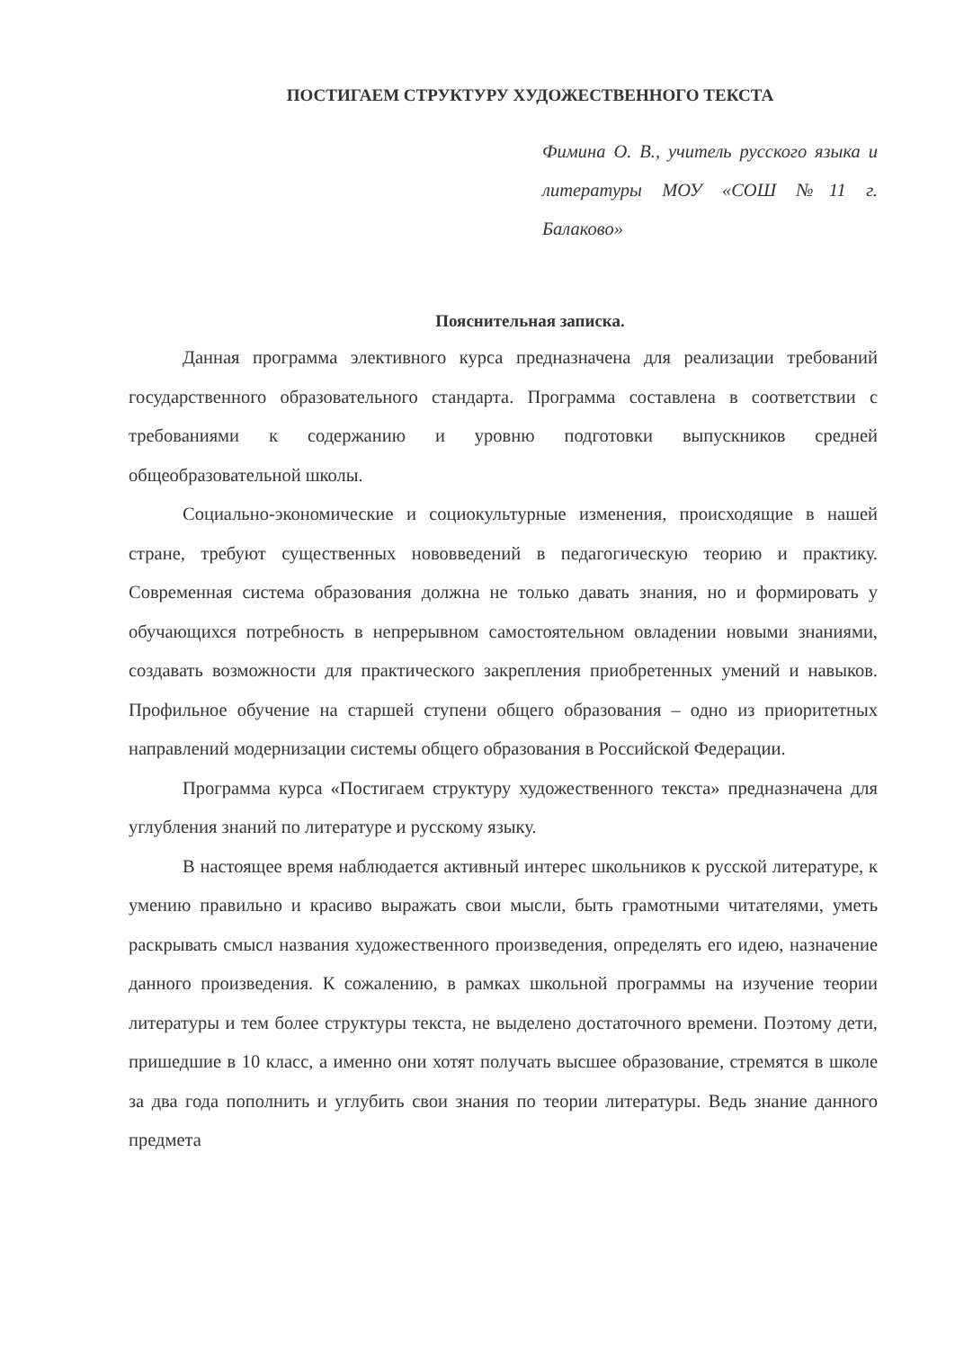ПОСТИГАЕМ СТРУКТУРУ ХУДОЖЕСТВЕННОГО ТЕКСТА
Фимина О. В., учитель русского языка и литературы МОУ «СОШ №11 г. Балаково»
Пояснительная записка.
Данная программа элективного курса предназначена для реализации требований государственного образовательного стандарта. Программа составлена в соответствии с требованиями к содержанию и уровню подготовки выпускников средней общеобразовательной школы.
Социально-экономические и социокультурные изменения, происходящие в нашей стране, требуют существенных нововведений в педагогическую теорию и практику. Современная система образования должна не только давать знания, но и формировать у обучающихся потребность в непрерывном самостоятельном овладении новыми знаниями, создавать возможности для практического закрепления приобретенных умений и навыков. Профильное обучение на старшей ступени общего образования – одно из приоритетных направлений модернизации системы общего образования в Российской Федерации.
Программа курса «Постигаем структуру художественного текста» предназначена для углубления знаний по литературе и русскому языку.
В настоящее время наблюдается активный интерес школьников к русской литературе, к умению правильно и красиво выражать свои мысли, быть грамотными читателями, уметь раскрывать смысл названия художественного произведения, определять его идею, назначение данного произведения. К сожалению, в рамках школьной программы на изучение теории литературы и тем более структуры текста, не выделено достаточного времени. Поэтому дети, пришедшие в 10 класс, а именно они хотят получать высшее образование, стремятся в школе за два года пополнить и углубить свои знания по теории литературы. Ведь знание данного предмета